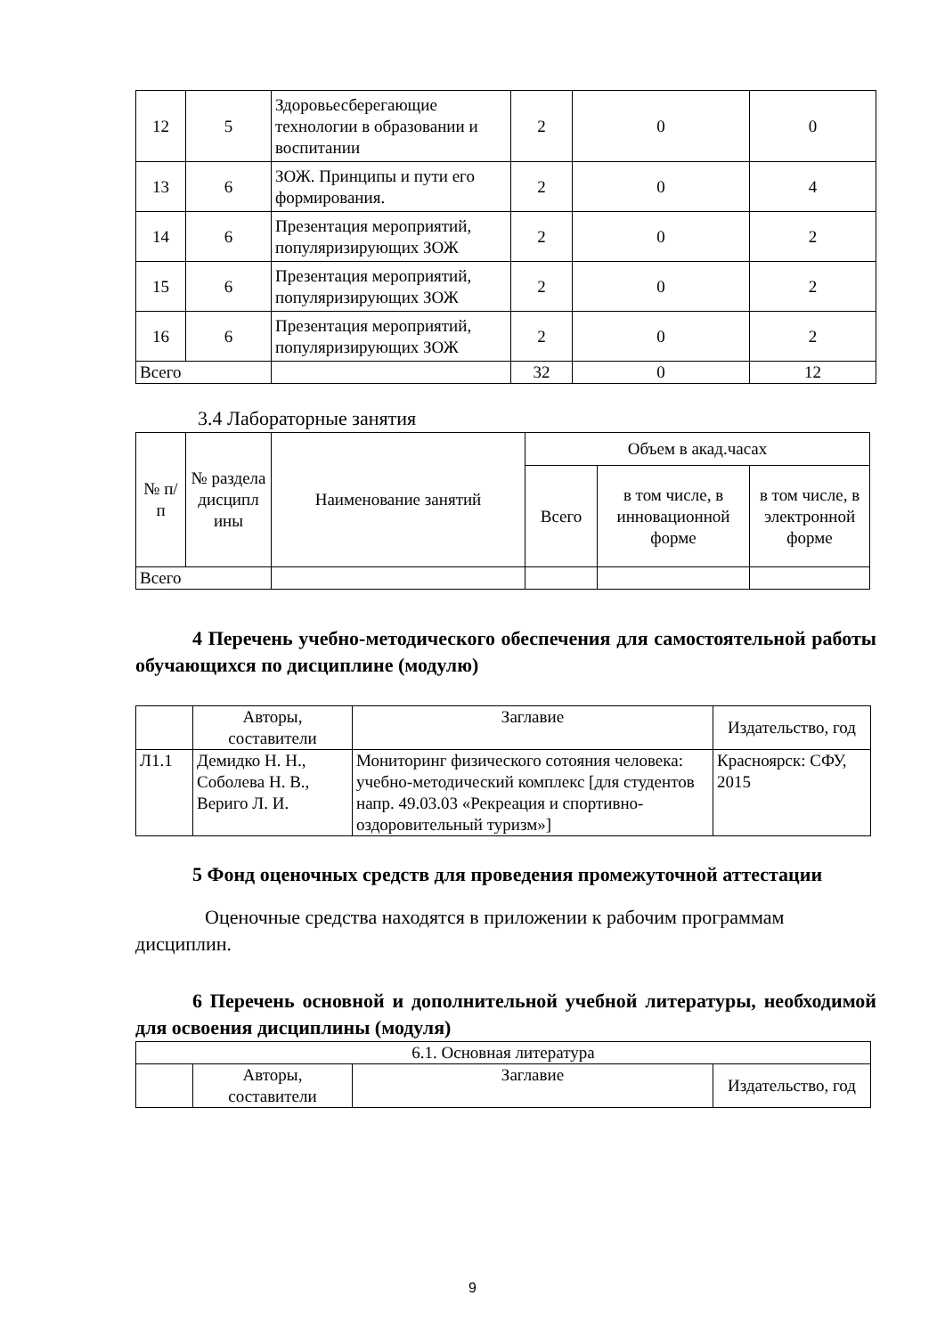| 12 | 5 | Здоровьесберегающие технологии в образовании и воспитании | 2 | 0 | 0 |
| 13 | 6 | ЗОЖ. Принципы и пути его формирования. | 2 | 0 | 4 |
| 14 | 6 | Презентация мероприятий, популяризирующих ЗОЖ | 2 | 0 | 2 |
| 15 | 6 | Презентация мероприятий, популяризирующих ЗОЖ | 2 | 0 | 2 |
| 16 | 6 | Презентация мероприятий, популяризирующих ЗОЖ | 2 | 0 | 2 |
| Всего | | | 32 | 0 | 12 |
3.4 Лабораторные занятия
| № п/п | № раздела дисципл ины | Наименование занятий | Объем в акад.часах | | |
| --- | --- | --- | --- | --- | --- |
| | | | Всего | в том числе, в инновационной форме | в том числе, в электронной форме |
| Всего | | | | | |
4 Перечень учебно-методического обеспечения для самостоятельной работы обучающихся по дисциплине (модулю)
| | Авторы, составители | Заглавие | Издательство, год |
| Л1.1 | Демидко Н. Н., Соболева Н. В., Вериго Л. И. | Мониторинг физического сотояния человека: учебно-методический комплекс [для студентов напр. 49.03.03 «Рекреация и спортивно-оздоровительный туризм»] | Красноярск: СФУ, 2015 |
5 Фонд оценочных средств для проведения промежуточной аттестации
Оценочные средства находятся в приложении к рабочим программам дисциплин.
6 Перечень основной и дополнительной учебной литературы, необходимой для освоения дисциплины (модуля)
| 6.1. Основная литература | | | |
| | Авторы, составители | Заглавие | Издательство, год |
9